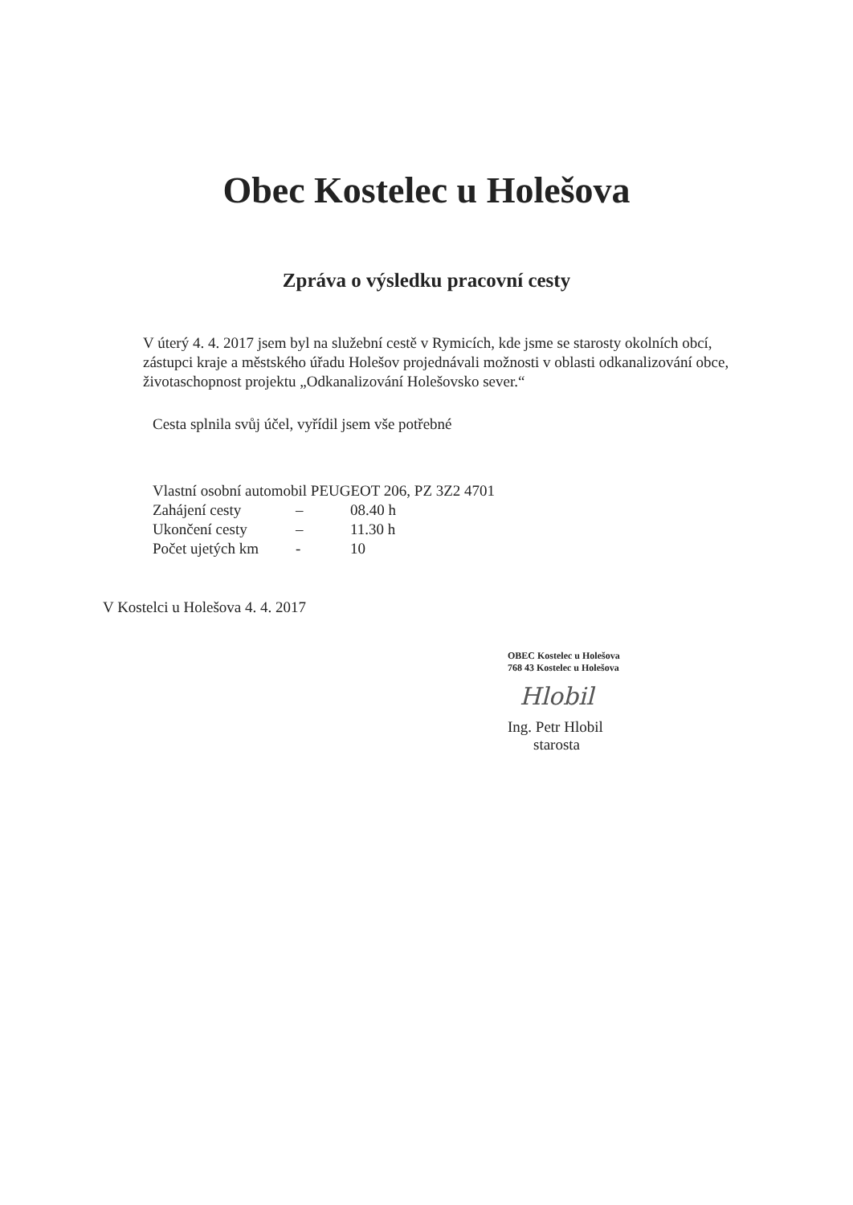Obec Kostelec u Holešova
Zpráva o výsledku pracovní cesty
V úterý 4. 4. 2017 jsem byl na služební cestě v Rymicích, kde jsme se starosty okolních obcí, zástupci kraje a městského úřadu Holešov projednávali možnosti v oblasti odkanalizování obce, životaschopnost projektu „Odkanalizování Holešovsko sever.“
Cesta splnila svůj účel, vyřídil jsem vše potřebné
| Vlastní osobní automobil PEUGEOT 206, PZ 3Z2 4701 | | |
| Zahájení cesty | – | 08.40 h |
| Ukončení cesty | – | 11.30 h |
| Počet ujetých km | - | 10 |
V Kostelci u Holešova 4. 4. 2017
OBEC Kostelec u Holešova
768 43 Kostelec u Holešova
Hlobil
Ing. Petr Hlobil
starosta